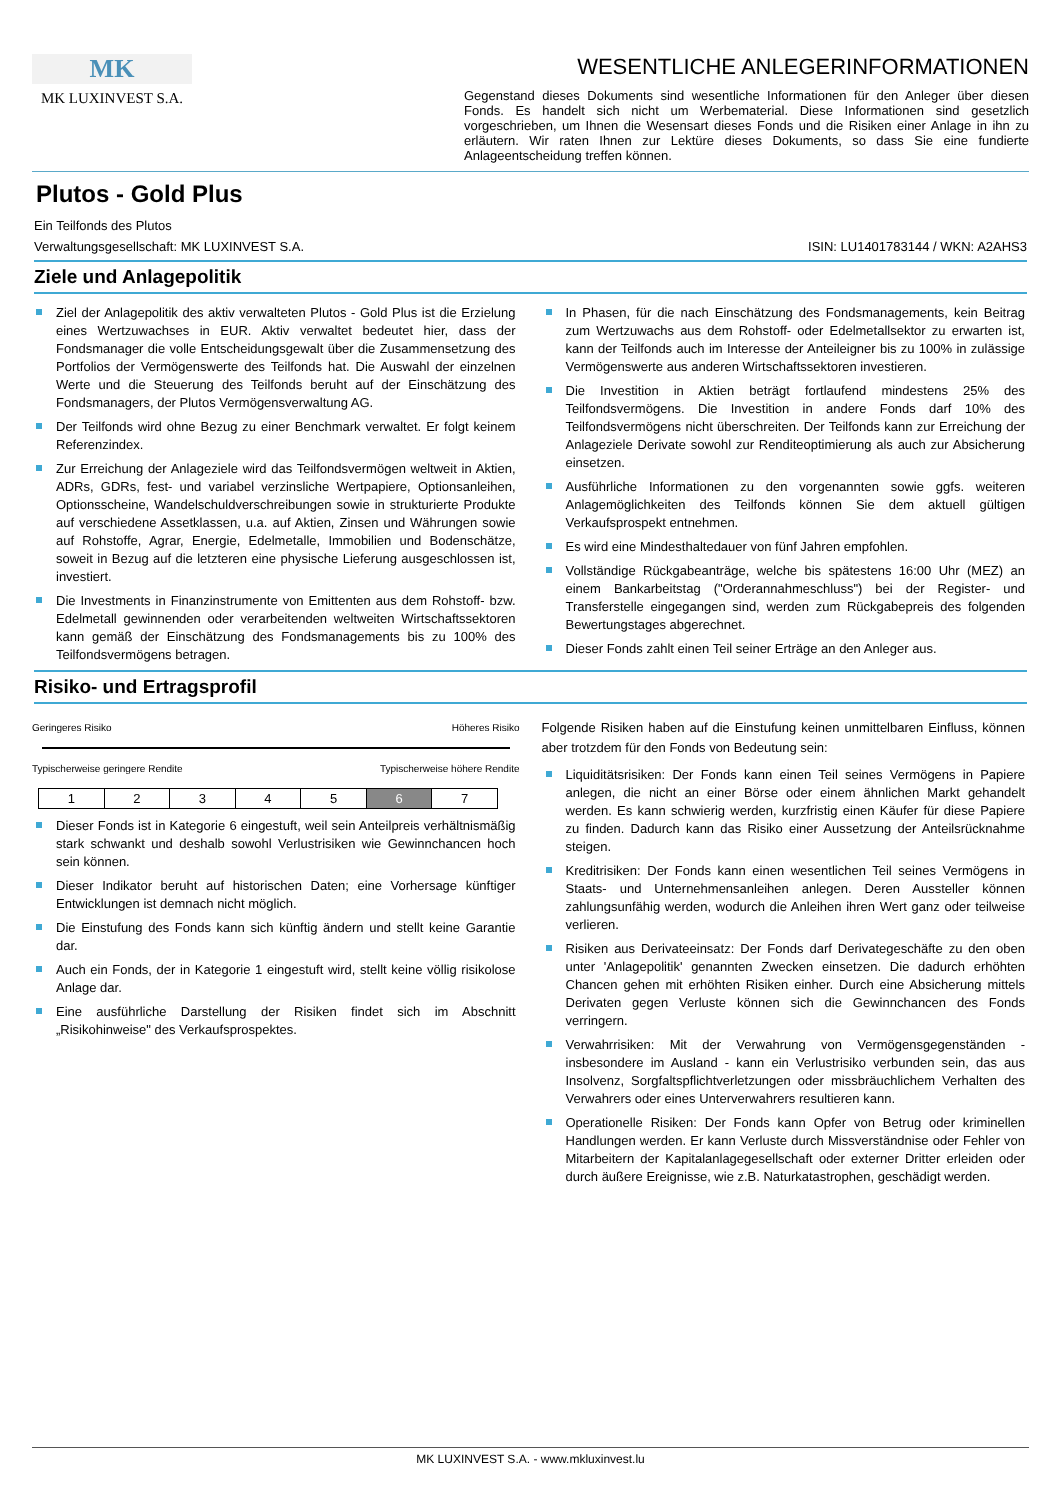MK
MK LUXINVEST S.A.
WESENTLICHE ANLEGERINFORMATIONEN
Gegenstand dieses Dokuments sind wesentliche Informationen für den Anleger über diesen Fonds. Es handelt sich nicht um Werbematerial. Diese Informationen sind gesetzlich vorgeschrieben, um Ihnen die Wesensart dieses Fonds und die Risiken einer Anlage in ihn zu erläutern. Wir raten Ihnen zur Lektüre dieses Dokuments, so dass Sie eine fundierte Anlageentscheidung treffen können.
Plutos - Gold Plus
Ein Teilfonds des Plutos
Verwaltungsgesellschaft: MK LUXINVEST S.A. ISIN: LU1401783144 / WKN: A2AHS3
Ziele und Anlagepolitik
Ziel der Anlagepolitik des aktiv verwalteten Plutos - Gold Plus ist die Erzielung eines Wertzuwachses in EUR. Aktiv verwaltet bedeutet hier, dass der Fondsmanager die volle Entscheidungsgewalt über die Zusammensetzung des Portfolios der Vermögenswerte des Teilfonds hat. Die Auswahl der einzelnen Werte und die Steuerung des Teilfonds beruht auf der Einschätzung des Fondsmanagers, der Plutos Vermögensverwaltung AG.
Der Teilfonds wird ohne Bezug zu einer Benchmark verwaltet. Er folgt keinem Referenzindex.
Zur Erreichung der Anlageziele wird das Teilfondsvermögen weltweit in Aktien, ADRs, GDRs, fest- und variabel verzinsliche Wertpapiere, Optionsanleihen, Optionsscheine, Wandelschuldverschreibungen sowie in strukturierte Produkte auf verschiedene Assetklassen, u.a. auf Aktien, Zinsen und Währungen sowie auf Rohstoffe, Agrar, Energie, Edelmetalle, Immobilien und Bodenschätze, soweit in Bezug auf die letzteren eine physische Lieferung ausgeschlossen ist, investiert.
Die Investments in Finanzinstrumente von Emittenten aus dem Rohstoff- bzw. Edelmetall gewinnenden oder verarbeitenden weltweiten Wirtschaftssektoren kann gemäß der Einschätzung des Fondsmanagements bis zu 100% des Teilfondsvermögens betragen.
In Phasen, für die nach Einschätzung des Fondsmanagements, kein Beitrag zum Wertzuwachs aus dem Rohstoff- oder Edelmetallsektor zu erwarten ist, kann der Teilfonds auch im Interesse der Anteileigner bis zu 100% in zulässige Vermögenswerte aus anderen Wirtschaftssektoren investieren.
Die Investition in Aktien beträgt fortlaufend mindestens 25% des Teilfondsvermögens. Die Investition in andere Fonds darf 10% des Teilfondsvermögens nicht überschreiten. Der Teilfonds kann zur Erreichung der Anlageziele Derivate sowohl zur Renditeoptimierung als auch zur Absicherung einsetzen.
Ausführliche Informationen zu den vorgenannten sowie ggfs. weiteren Anlagemöglichkeiten des Teilfonds können Sie dem aktuell gültigen Verkaufsprospekt entnehmen.
Es wird eine Mindesthaltedauer von fünf Jahren empfohlen.
Vollständige Rückgabeanträge, welche bis spätestens 16:00 Uhr (MEZ) an einem Bankarbeitstag ("Orderannahmeschluss") bei der Register- und Transferstelle eingegangen sind, werden zum Rückgabepreis des folgenden Bewertungstages abgerechnet.
Dieser Fonds zahlt einen Teil seiner Erträge an den Anleger aus.
Risiko- und Ertragsprofil
Geringeres Risiko Höheres Risiko
Typischerweise geringere Rendite Typischerweise höhere Rendite
| 1 | 2 | 3 | 4 | 5 | 6 | 7 |
Dieser Fonds ist in Kategorie 6 eingestuft, weil sein Anteilpreis verhältnismäßig stark schwankt und deshalb sowohl Verlustrisiken wie Gewinnchancen hoch sein können.
Dieser Indikator beruht auf historischen Daten; eine Vorhersage künftiger Entwicklungen ist demnach nicht möglich.
Die Einstufung des Fonds kann sich künftig ändern und stellt keine Garantie dar.
Auch ein Fonds, der in Kategorie 1 eingestuft wird, stellt keine völlig risikolose Anlage dar.
Eine ausführliche Darstellung der Risiken findet sich im Abschnitt „Risikohinweise" des Verkaufsprospektes.
Folgende Risiken haben auf die Einstufung keinen unmittelbaren Einfluss, können aber trotzdem für den Fonds von Bedeutung sein:
Liquiditätsrisiken: Der Fonds kann einen Teil seines Vermögens in Papiere anlegen, die nicht an einer Börse oder einem ähnlichen Markt gehandelt werden. Es kann schwierig werden, kurzfristig einen Käufer für diese Papiere zu finden. Dadurch kann das Risiko einer Aussetzung der Anteilsrücknahme steigen.
Kreditrisiken: Der Fonds kann einen wesentlichen Teil seines Vermögens in Staats- und Unternehmensanleihen anlegen. Deren Aussteller können zahlungsunfähig werden, wodurch die Anleihen ihren Wert ganz oder teilweise verlieren.
Risiken aus Derivateeinsatz: Der Fonds darf Derivategeschäfte zu den oben unter 'Anlagepolitik' genannten Zwecken einsetzen. Die dadurch erhöhten Chancen gehen mit erhöhten Risiken einher. Durch eine Absicherung mittels Derivaten gegen Verluste können sich die Gewinnchancen des Fonds verringern.
Verwahrrisiken: Mit der Verwahrung von Vermögensgegenständen - insbesondere im Ausland - kann ein Verlustrisiko verbunden sein, das aus Insolvenz, Sorgfaltspflichtverletzungen oder missbräuchlichem Verhalten des Verwahrers oder eines Unterverwahrers resultieren kann.
Operationelle Risiken: Der Fonds kann Opfer von Betrug oder kriminellen Handlungen werden. Er kann Verluste durch Missverständnise oder Fehler von Mitarbeitern der Kapitalanlagegesellschaft oder externer Dritter erleiden oder durch äußere Ereignisse, wie z.B. Naturkatastrophen, geschädigt werden.
MK LUXINVEST S.A. - www.mkluxinvest.lu